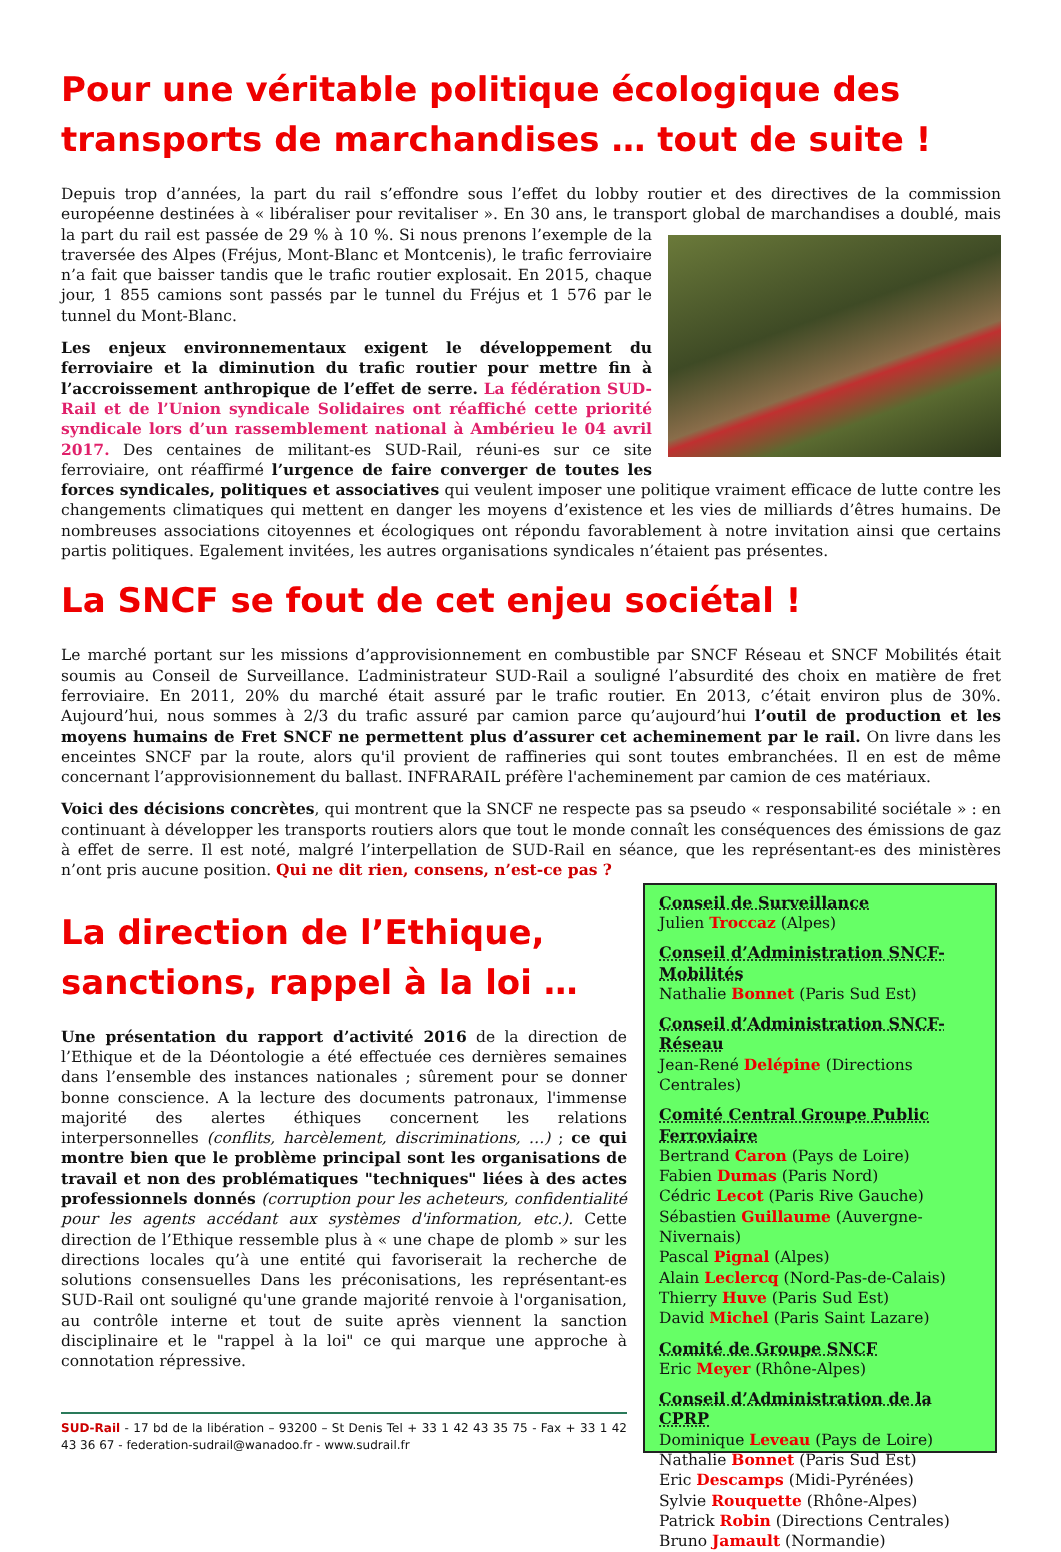Pour une véritable politique écologique des transports de marchandises … tout de suite !
Depuis trop d’années, la part du rail s’effondre sous l’effet du lobby routier et des directives de la commission européenne destinées à « libéraliser pour revitaliser ». En 30 ans, le transport global de marchandises a doublé, mais la part du rail est passée de 29 % à 10 %. Si nous prenons l’exemple de la traversée des Alpes (Fréjus, Mont-Blanc et Montcenis), le trafic ferroviaire n’a fait que baisser tandis que le trafic routier explosait. En 2015, chaque jour, 1 855 camions sont passés par le tunnel du Fréjus et 1 576 par le tunnel du Mont-Blanc.
Les enjeux environnementaux exigent le développement du ferroviaire et la diminution du trafic routier pour mettre fin à l’accroissement anthropique de l’effet de serre. La fédération SUD-Rail et de l’Union syndicale Solidaires ont réaffiché cette priorité syndicale lors d’un rassemblement national à Ambérieu le 04 avril 2017. Des centaines de militant-es SUD-Rail, réuni-es sur ce site ferroviaire, ont réaffirmé l’urgence de faire converger de toutes les forces syndicales, politiques et associatives qui veulent imposer une politique vraiment efficace de lutte contre les changements climatiques qui mettent en danger les moyens d’existence et les vies de milliards d’êtres humains. De nombreuses associations citoyennes et écologiques ont répondu favorablement à notre invitation ainsi que certains partis politiques. Egalement invitées, les autres organisations syndicales n’étaient pas présentes.
La SNCF se fout de cet enjeu sociétal !
Le marché portant sur les missions d’approvisionnement en combustible par SNCF Réseau et SNCF Mobilités était soumis au Conseil de Surveillance. L’administrateur SUD-Rail a souligné l’absurdité des choix en matière de fret ferroviaire. En 2011, 20% du marché était assuré par le trafic routier. En 2013, c’était environ plus de 30%. Aujourd’hui, nous sommes à 2/3 du trafic assuré par camion parce qu’aujourd’hui l’outil de production et les moyens humains de Fret SNCF ne permettent plus d’assurer cet acheminement par le rail. On livre dans les enceintes SNCF par la route, alors qu'il provient de raffineries qui sont toutes embranchées. Il en est de même concernant l’approvisionnement du ballast. INFRARAIL préfère l'acheminement par camion de ces matériaux.
Voici des décisions concrètes, qui montrent que la SNCF ne respecte pas sa pseudo « responsabilité sociétale » : en continuant à développer les transports routiers alors que tout le monde connaît les conséquences des émissions de gaz à effet de serre. Il est noté, malgré l’interpellation de SUD-Rail en séance, que les représentant-es des ministères n’ont pris aucune position. Qui ne dit rien, consens, n’est-ce pas ?
La direction de l’Ethique, sanctions, rappel à la loi …
Une présentation du rapport d’activité 2016 de la direction de l’Ethique et de la Déontologie a été effectuée ces dernières semaines dans l’ensemble des instances nationales ; sûrement pour se donner bonne conscience. A la lecture des documents patronaux, l'immense majorité des alertes éthiques concernent les relations interpersonnelles (conflits, harcèlement, discriminations, …) ; ce qui montre bien que le problème principal sont les organisations de travail et non des problématiques "techniques" liées à des actes professionnels donnés (corruption pour les acheteurs, confidentialité pour les agents accédant aux systèmes d'information, etc.). Cette direction de l’Ethique ressemble plus à « une chape de plomb » sur les directions locales qu’à une entité qui favoriserait la recherche de solutions consensuelles Dans les préconisations, les représentant-es SUD-Rail ont souligné qu'une grande majorité renvoie à l'organisation, au contrôle interne et tout de suite après viennent la sanction disciplinaire et le "rappel à la loi" ce qui marque une approche à connotation répressive.
SUD-Rail - 17 bd de la libération – 93200 – St Denis Tel + 33 1 42 43 35 75 - Fax + 33 1 42 43 36 67 - federation-sudrail@wanadoo.fr - www.sudrail.fr
Conseil de Surveillance
Julien Troccaz (Alpes)
Conseil d’Administration SNCF-Mobilités
Nathalie Bonnet (Paris Sud Est)
Conseil d’Administration SNCF-Réseau
Jean-René Delépine (Directions Centrales)
Comité Central Groupe Public Ferroviaire
Bertrand Caron (Pays de Loire)
Fabien Dumas (Paris Nord)
Cédric Lecot (Paris Rive Gauche)
Sébastien Guillaume (Auvergne-Nivernais)
Pascal Pignal (Alpes)
Alain Leclercq (Nord-Pas-de-Calais)
Thierry Huve (Paris Sud Est)
David Michel (Paris Saint Lazare)
Comité de Groupe SNCF
Eric Meyer (Rhône-Alpes)
Conseil d’Administration de la CPRP
Dominique Leveau (Pays de Loire)
Nathalie Bonnet (Paris Sud Est)
Eric Descamps (Midi-Pyrénées)
Sylvie Rouquette (Rhône-Alpes)
Patrick Robin (Directions Centrales)
Bruno Jamault (Normandie)